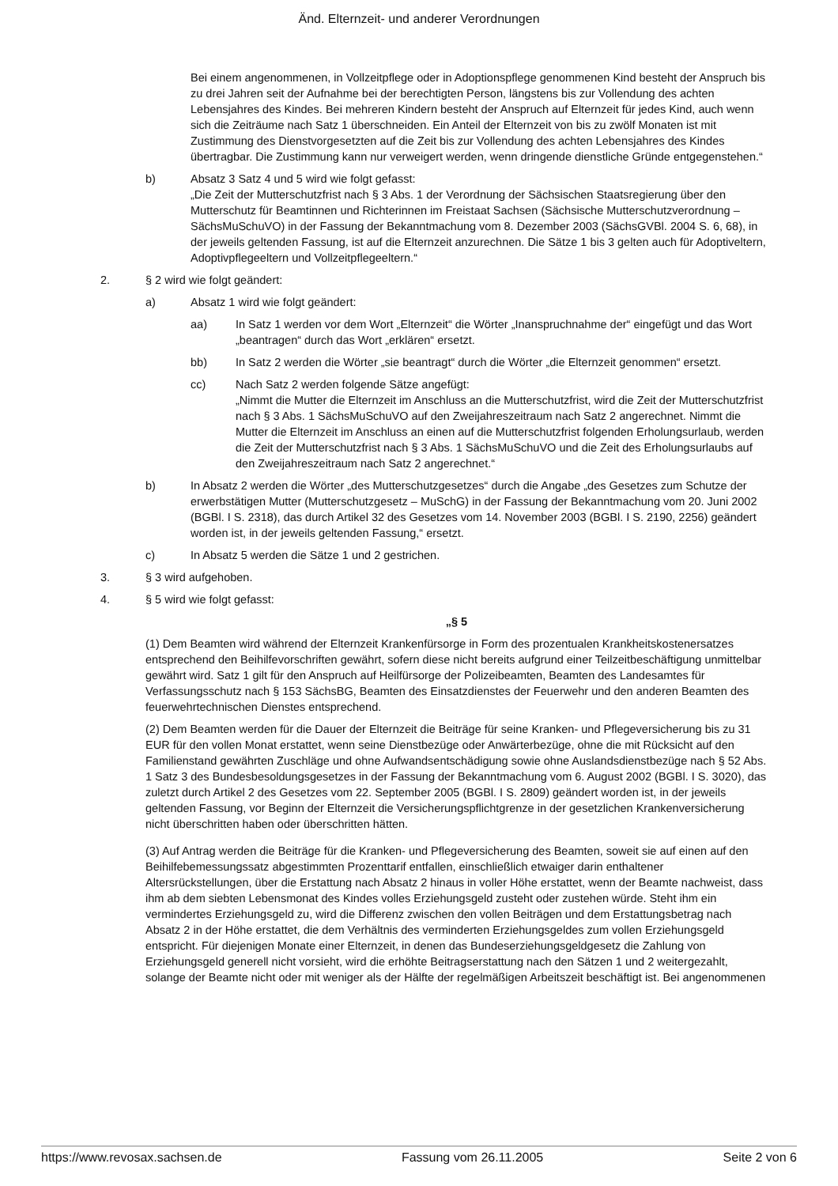Änd. Elternzeit- und anderer Verordnungen
Bei einem angenommenen, in Vollzeitpflege oder in Adoptionspflege genommenen Kind besteht der Anspruch bis zu drei Jahren seit der Aufnahme bei der berechtigten Person, längstens bis zur Vollendung des achten Lebensjahres des Kindes. Bei mehreren Kindern besteht der Anspruch auf Elternzeit für jedes Kind, auch wenn sich die Zeiträume nach Satz 1 überschneiden. Ein Anteil der Elternzeit von bis zu zwölf Monaten ist mit Zustimmung des Dienstvorgesetzten auf die Zeit bis zur Vollendung des achten Lebensjahres des Kindes übertragbar. Die Zustimmung kann nur verweigert werden, wenn dringende dienstliche Gründe entgegenstehen.“
b) Absatz 3 Satz 4 und 5 wird wie folgt gefasst:
„Die Zeit der Mutterschutzfrist nach § 3 Abs. 1 der Verordnung der Sächsischen Staatsregierung über den Mutterschutz für Beamtinnen und Richterinnen im Freistaat Sachsen (Sächsische Mutterschutzverordnung – SächsMuSchuVO) in der Fassung der Bekanntmachung vom 8. Dezember 2003 (SächsGVBl. 2004 S. 6, 68), in der jeweils geltenden Fassung, ist auf die Elternzeit anzurechnen. Die Sätze 1 bis 3 gelten auch für Adoptiveltern, Adoptivpflegeeltern und Vollzeitpflegeeltern.“
2. § 2 wird wie folgt geändert:
a) Absatz 1 wird wie folgt geändert:
aa) In Satz 1 werden vor dem Wort „Elternzeit“ die Wörter „Inanspruchnahme der“ eingefügt und das Wort „beantragen“ durch das Wort „erklären“ ersetzt.
bb) In Satz 2 werden die Wörter „sie beantragt“ durch die Wörter „die Elternzeit genommen“ ersetzt.
cc) Nach Satz 2 werden folgende Sätze angefügt:
„Nimmt die Mutter die Elternzeit im Anschluss an die Mutterschutzfrist, wird die Zeit der Mutterschutzfrist nach § 3 Abs. 1 SächsMuSchuVO auf den Zweijahreszeitraum nach Satz 2 angerechnet. Nimmt die Mutter die Elternzeit im Anschluss an einen auf die Mutterschutzfrist folgenden Erholungsurlaub, werden die Zeit der Mutterschutzfrist nach § 3 Abs. 1 SächsMuSchuVO und die Zeit des Erholungsurlaubs auf den Zweijahreszeitraum nach Satz 2 angerechnet.“
b) In Absatz 2 werden die Wörter „des Mutterschutzgesetzes“ durch die Angabe „des Gesetzes zum Schutze der erwerbstätigen Mutter (Mutterschutzgesetz – MuSchG) in der Fassung der Bekanntmachung vom 20. Juni 2002 (BGBl. I S. 2318), das durch Artikel 32 des Gesetzes vom 14. November 2003 (BGBl. I S. 2190, 2256) geändert worden ist, in der jeweils geltenden Fassung,“ ersetzt.
c) In Absatz 5 werden die Sätze 1 und 2 gestrichen.
3. § 3 wird aufgehoben.
4. § 5 wird wie folgt gefasst:
„§ 5
(1) Dem Beamten wird während der Elternzeit Krankenfürsorge in Form des prozentualen Krankheitskostenersatzes entsprechend den Beihilfevorschriften gewährt, sofern diese nicht bereits aufgrund einer Teilzeitbeschäftigung unmittelbar gewährt wird. Satz 1 gilt für den Anspruch auf Heilfürsorge der Polizeibeamten, Beamten des Landesamtes für Verfassungsschutz nach § 153 SächsBG, Beamten des Einsatzdienstes der Feuerwehr und den anderen Beamten des feuerwehrtechnischen Dienstes entsprechend.
(2) Dem Beamten werden für die Dauer der Elternzeit die Beiträge für seine Kranken- und Pflegeversicherung bis zu 31 EUR für den vollen Monat erstattet, wenn seine Dienstbezüge oder Anwärterbezüge, ohne die mit Rücksicht auf den Familienstand gewährten Zuschläge und ohne Aufwandsentschädigung sowie ohne Auslandsdienstbezüge nach § 52 Abs. 1 Satz 3 des Bundesbesoldungsgesetzes in der Fassung der Bekanntmachung vom 6. August 2002 (BGBl. I S. 3020), das zuletzt durch Artikel 2 des Gesetzes vom 22. September 2005 (BGBl. I S. 2809) geändert worden ist, in der jeweils geltenden Fassung, vor Beginn der Elternzeit die Versicherungspflichtgrenze in der gesetzlichen Krankenversicherung nicht überschritten haben oder überschritten hätten.
(3) Auf Antrag werden die Beiträge für die Kranken- und Pflegeversicherung des Beamten, soweit sie auf einen auf den Beihilfebemessungssatz abgestimmten Prozenttarif entfallen, einschließlich etwaiger darin enthaltener Altersrückstellungen, über die Erstattung nach Absatz 2 hinaus in voller Höhe erstattet, wenn der Beamte nachweist, dass ihm ab dem siebten Lebensmonat des Kindes volles Erziehungsgeld zusteht oder zustehen würde. Steht ihm ein vermindertes Erziehungsgeld zu, wird die Differenz zwischen den vollen Beiträgen und dem Erstattungsbetrag nach Absatz 2 in der Höhe erstattet, die dem Verhältnis des verminderten Erziehungsgeldes zum vollen Erziehungsgeld entspricht. Für diejenigen Monate einer Elternzeit, in denen das Bundeserziehungsgeldgesetz die Zahlung von Erziehungsgeld generell nicht vorsieht, wird die erhöhte Beitragserstattung nach den Sätzen 1 und 2 weitergezahlt, solange der Beamte nicht oder mit weniger als der Hälfte der regelmäßigen Arbeitszeit beschäftigt ist. Bei angenommenen
https://www.revosax.sachsen.de Fassung vom 26.11.2005 Seite 2 von 6